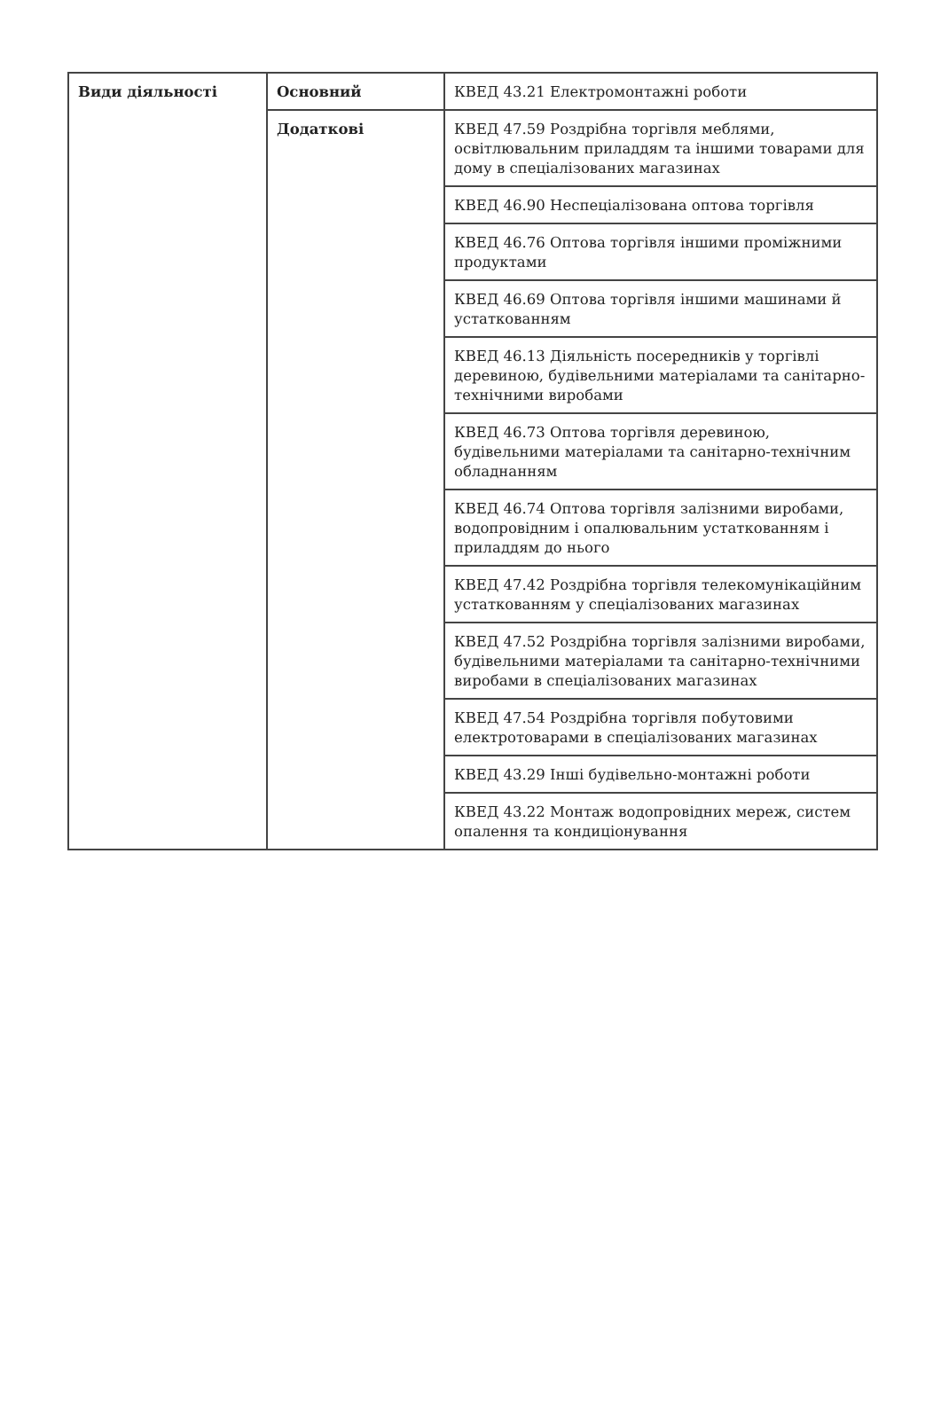| Види діяльності | Основний | КВЕД 43.21 Електромонтажні роботи |
| | Додаткові | КВЕД 47.59 Роздрібна торгівля меблями, освітлювальним приладдям та іншими товарами для дому в спеціалізованих магазинах |
| | | КВЕД 46.90 Неспеціалізована оптова торгівля |
| | | КВЕД 46.76 Оптова торгівля іншими проміжними продуктами |
| | | КВЕД 46.69 Оптова торгівля іншими машинами й устаткованням |
| | | КВЕД 46.13 Діяльність посередників у торгівлі деревиною, будівельними матеріалами та санітарно-технічними виробами |
| | | КВЕД 46.73 Оптова торгівля деревиною, будівельними матеріалами та санітарно-технічним обладнанням |
| | | КВЕД 46.74 Оптова торгівля залізними виробами, водопровідним і опалювальним устаткованням і приладдям до нього |
| | | КВЕД 47.42 Роздрібна торгівля телекомунікаційним устаткованням у спеціалізованих магазинах |
| | | КВЕД 47.52 Роздрібна торгівля залізними виробами, будівельними матеріалами та санітарно-технічними виробами в спеціалізованих магазинах |
| | | КВЕД 47.54 Роздрібна торгівля побутовими електротоварами в спеціалізованих магазинах |
| | | КВЕД 43.29 Інші будівельно-монтажні роботи |
| | | КВЕД 43.22 Монтаж водопровідних мереж, систем опалення та кондиціонування |